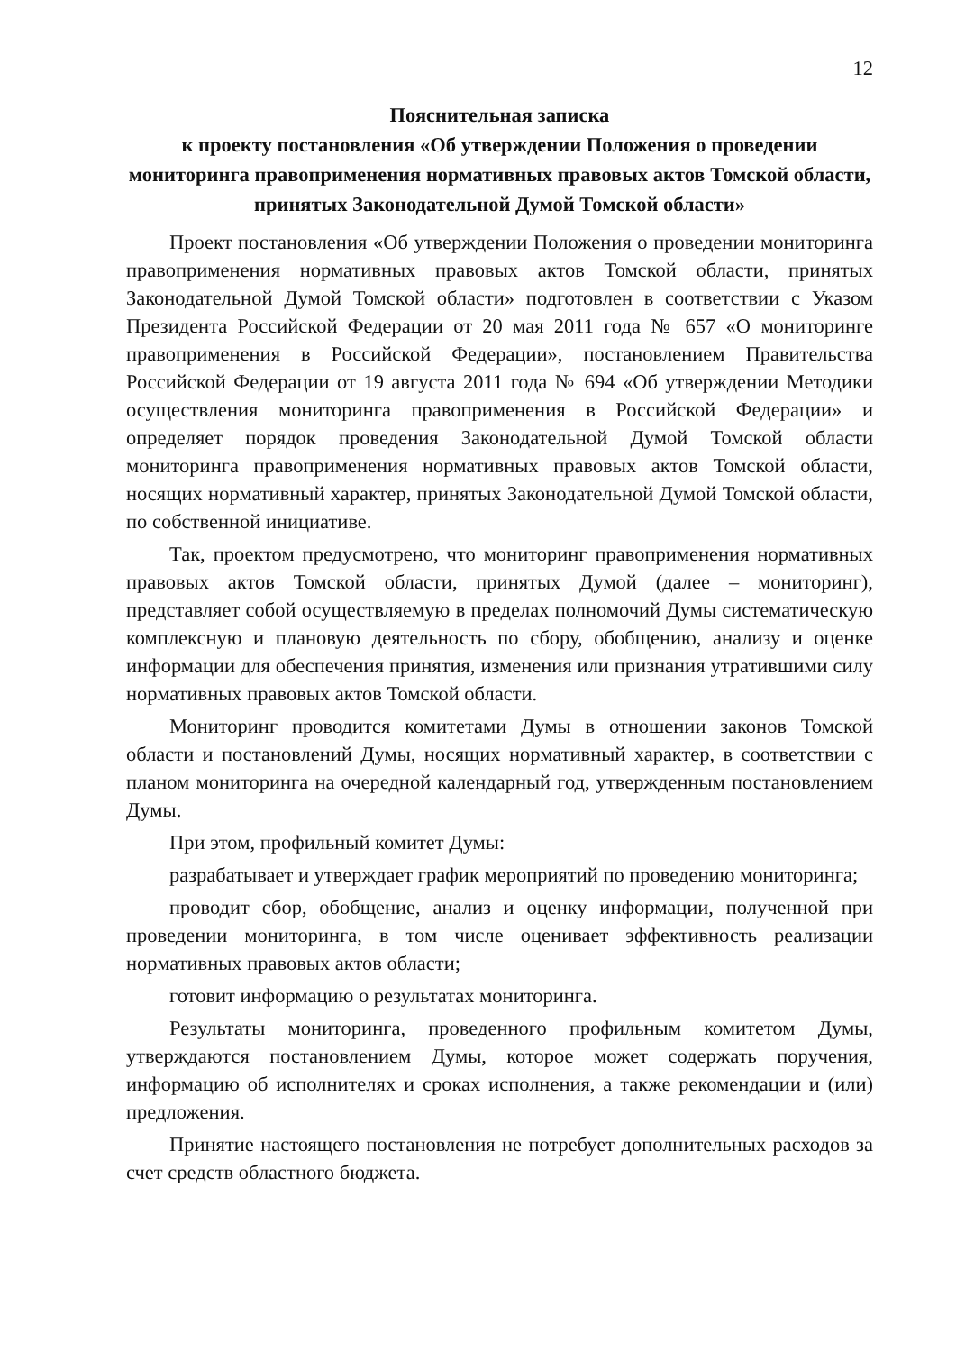12
Пояснительная записка
к проекту постановления «Об утверждении Положения о проведении мониторинга правоприменения нормативных правовых актов Томской области, принятых Законодательной Думой Томской области»
Проект постановления «Об утверждении Положения о проведении мониторинга правоприменения нормативных правовых актов Томской области, принятых Законодательной Думой Томской области» подготовлен в соответствии с Указом Президента Российской Федерации от 20 мая 2011 года № 657 «О мониторинге правоприменения в Российской Федерации», постановлением Правительства Российской Федерации от 19 августа 2011 года № 694 «Об утверждении Методики осуществления мониторинга правоприменения в Российской Федерации» и определяет порядок проведения Законодательной Думой Томской области мониторинга правоприменения нормативных правовых актов Томской области, носящих нормативный характер, принятых Законодательной Думой Томской области, по собственной инициативе.
Так, проектом предусмотрено, что мониторинг правоприменения нормативных правовых актов Томской области, принятых Думой (далее – мониторинг), представляет собой осуществляемую в пределах полномочий Думы систематическую комплексную и плановую деятельность по сбору, обобщению, анализу и оценке информации для обеспечения принятия, изменения или признания утратившими силу нормативных правовых актов Томской области.
Мониторинг проводится комитетами Думы в отношении законов Томской области и постановлений Думы, носящих нормативный характер, в соответствии с планом мониторинга на очередной календарный год, утвержденным постановлением Думы.
При этом, профильный комитет Думы:
разрабатывает и утверждает график мероприятий по проведению мониторинга;
проводит сбор, обобщение, анализ и оценку информации, полученной при проведении мониторинга, в том числе оценивает эффективность реализации нормативных правовых актов области;
готовит информацию о результатах мониторинга.
Результаты мониторинга, проведенного профильным комитетом Думы, утверждаются постановлением Думы, которое может содержать поручения, информацию об исполнителях и сроках исполнения, а также рекомендации и (или) предложения.
Принятие настоящего постановления не потребует дополнительных расходов за счет средств областного бюджета.